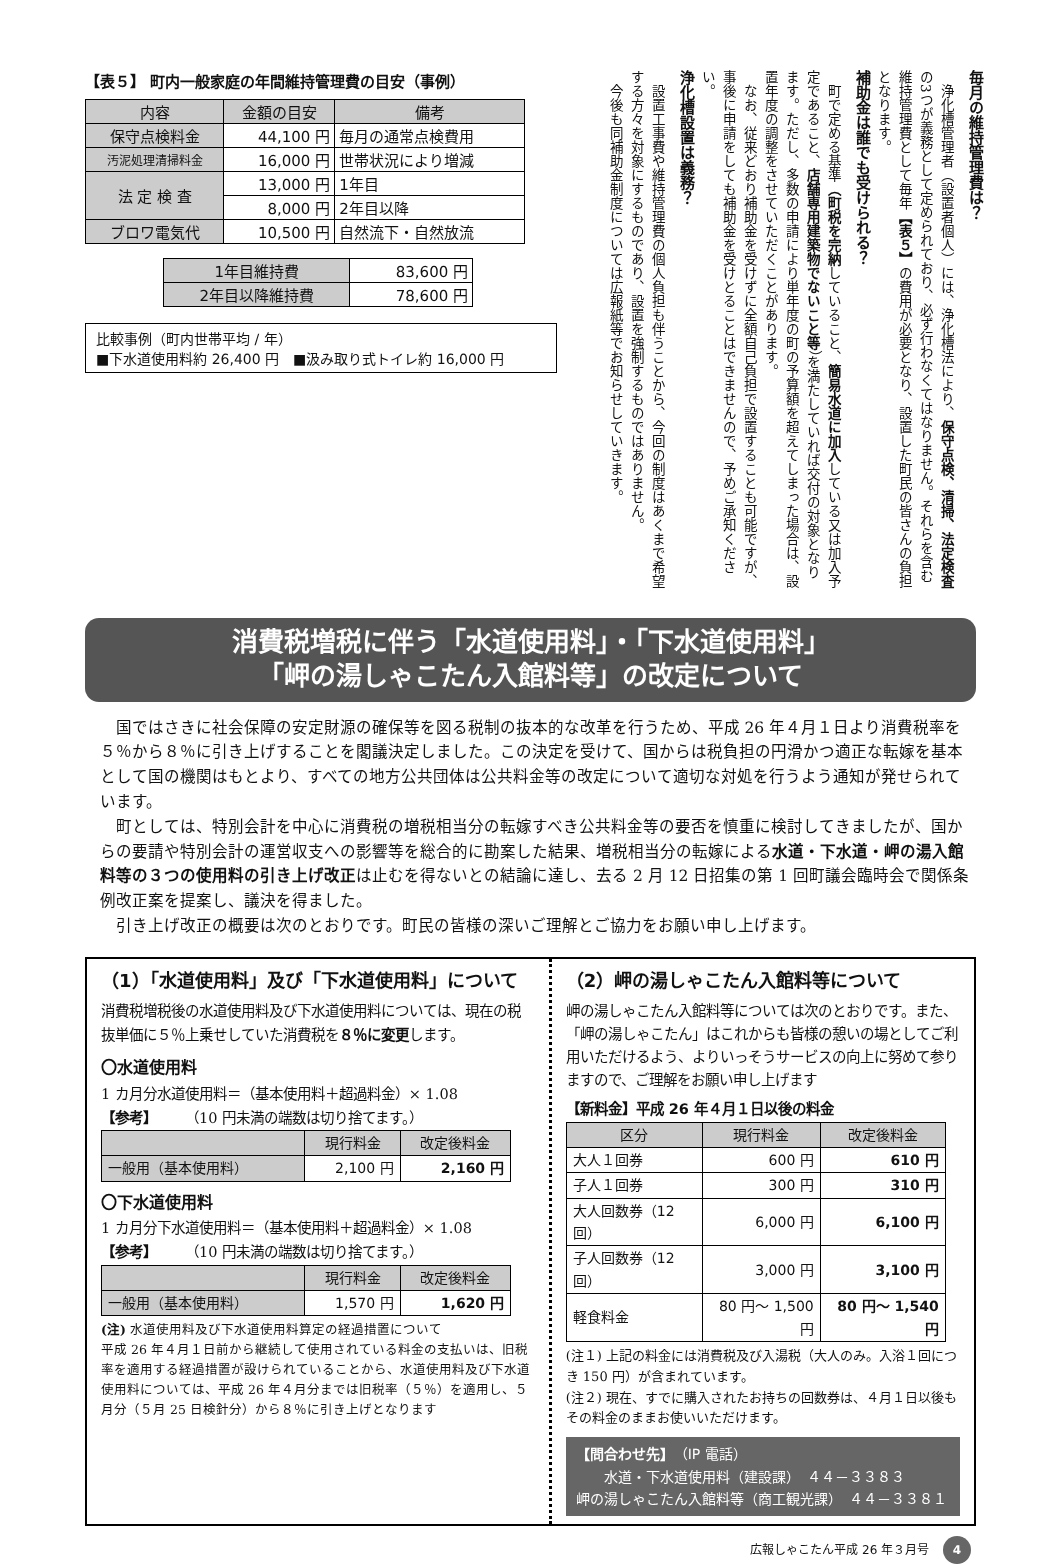毎月の維持管理費は？
浄化槽管理者（設置者個人）には、浄化槽法により、保守点検、清掃、法定検査の3つが義務として定められており、必ず行わなくてはなりません。それらを含む維持管理費として毎年【表５】の費用が必要となり、設置した町民の皆さんの負担となります。
補助金は誰でも受けられる？
町で定める基準（町税を完納していること、簡易水道に加入している又は加入予定であること、店舗専用建築物でないこと等）を満たしていれば交付の対象となります。ただし、多数の申請により単年度の町の予算額を超えてしまった場合は、設置年度の調整をさせていただくことがあります。
なお、従来どおり補助金を受けずに全額自己負担で設置することも可能ですが、事後に申請をしても補助金を受けとることはできませんので、予めご承知ください。
浄化槽設置は義務？
設置工事費や維持管理費の個人負担も伴うことから、今回の制度はあくまで希望する方々を対象にするものであり、設置を強制するものではありません。
今後も同補助金制度については広報紙等でお知らせしていきます。
【表５】 町内一般家庭の年間維持管理費の目安（事例）
| 内容 | 金額の目安 | 備考 |
| --- | --- | --- |
| 保守点検料金 | 44,100 円 | 毎月の通常点検費用 |
| 汚泥処理清掃料金 | 16,000 円 | 世帯状況により増減 |
| 法 定 検 査 | 13,000 円 | 1年目 |
| | 8,000 円 | 2年目以降 |
| ブロワ電気代 | 10,500 円 | 自然流下・自然放流 |
| 1年目維持費 | 83,600 円 |
| 2年目以降維持費 | 78,600 円 |
比較事例（町内世帯平均 / 年）
■下水道使用料約 26,400 円　■汲み取り式トイレ約 16,000 円
消費税増税に伴う「水道使用料」・「下水道使用料」
「岬の湯しゃこたん入館料等」の改定について
国ではさきに社会保障の安定財源の確保等を図る税制の抜本的な改革を行うため、平成 26 年４月１日より消費税率を５％から８％に引き上げすることを閣議決定しました。この決定を受けて、国からは税負担の円滑かつ適正な転嫁を基本として国の機関はもとより、すべての地方公共団体は公共料金等の改定について適切な対処を行うよう通知が発せられています。
町としては、特別会計を中心に消費税の増税相当分の転嫁すべき公共料金等の要否を慎重に検討してきましたが、国からの要請や特別会計の運営収支への影響等を総合的に勘案した結果、増税相当分の転嫁による水道・下水道・岬の湯入館料等の３つの使用料の引き上げ改正は止むを得ないとの結論に達し、去る 2 月 12 日招集の第 1 回町議会臨時会で関係条例改正案を提案し、議決を得ました。
引き上げ改正の概要は次のとおりです。町民の皆様の深いご理解とご協力をお願い申し上げます。
（1）「水道使用料」及び「下水道使用料」について
消費税増税後の水道使用料及び下水道使用料については、現在の税抜単価に５％上乗せしていた消費税を８％に変更します。
〇水道使用料
1 カ月分水道使用料＝（基本使用料＋超過料金）× 1.08
【参考】　　　（10 円未満の端数は切り捨てます。）
| | 現行料金 | 改定後料金 |
| --- | --- | --- |
| 一般用（基本使用料） | 2,100 円 | 2,160 円 |
〇下水道使用料
1 カ月分下水道使用料＝（基本使用料＋超過料金）× 1.08
【参考】　　　（10 円未満の端数は切り捨てます。）
| | 現行料金 | 改定後料金 |
| --- | --- | --- |
| 一般用（基本使用料） | 1,570 円 | 1,620 円 |
(注) 水道使用料及び下水道使用料算定の経過措置について
平成 26 年４月１日前から継続して使用されている料金の支払いは、旧税率を適用する経過措置が設けられていることから、水道使用料及び下水道使用料については、平成 26 年４月分までは旧税率（５％）を適用し、５月分（５月 25 日検針分）から８％に引き上げとなります
（2）岬の湯しゃこたん入館料等について
岬の湯しゃこたん入館料等については次のとおりです。また、「岬の湯しゃこたん」はこれからも皆様の憩いの場としてご利用いただけるよう、よりいっそうサービスの向上に努めて参りますので、ご理解をお願い申し上げます
【新料金】平成 26 年４月１日以後の料金
| 区分 | 現行料金 | 改定後料金 |
| --- | --- | --- |
| 大人１回券 | 600 円 | 610 円 |
| 子人１回券 | 300 円 | 310 円 |
| 大人回数券（12 回） | 6,000 円 | 6,100 円 |
| 子人回数券（12 回） | 3,000 円 | 3,100 円 |
| 軽食料金 | 80 円～ 1,500 円 | 80 円～ 1,540 円 |
(注１) 上記の料金には消費税及び入湯税（大人のみ。入浴１回につき 150 円）が含まれています。
(注２) 現在、すでに購入されたお持ちの回数券は、４月１日以後もその料金のままお使いいただけます。
【問合わせ先】（IP 電話）
　　水道・下水道使用料（建設課）　４４－３３８３
岬の湯しゃこたん入館料等（商工観光課）　４４－３３８１
広報しゃこたん平成 26 年３月号 4